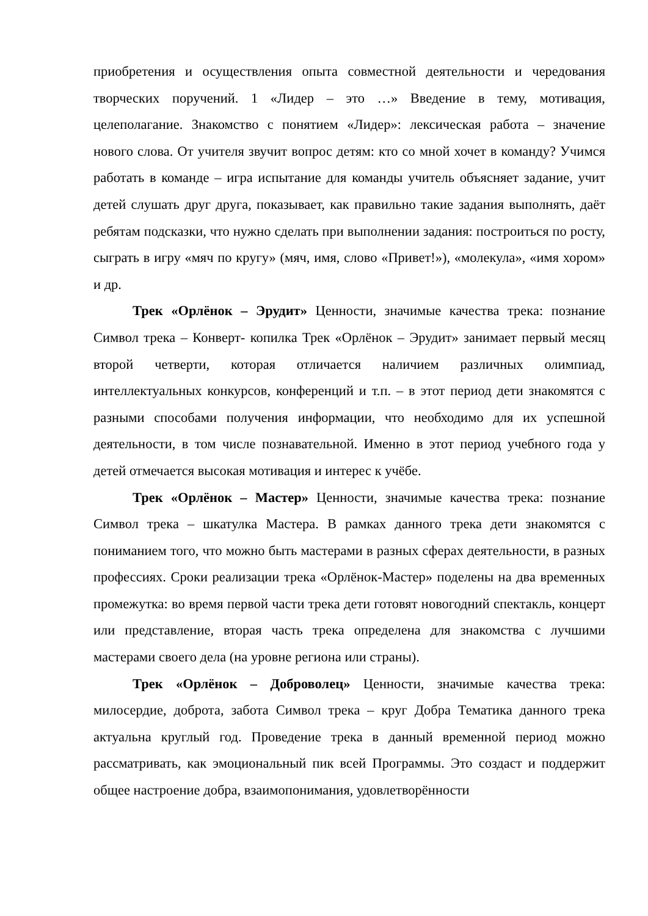приобретения и осуществления опыта совместной деятельности и чередования творческих поручений. 1 «Лидер – это …» Введение в тему, мотивация, целеполагание. Знакомство с понятием «Лидер»: лексическая работа – значение нового слова. От учителя звучит вопрос детям: кто со мной хочет в команду? Учимся работать в команде – игра испытание для команды учитель объясняет задание, учит детей слушать друг друга, показывает, как правильно такие задания выполнять, даёт ребятам подсказки, что нужно сделать при выполнении задания: построиться по росту, сыграть в игру «мяч по кругу» (мяч, имя, слово «Привет!»), «молекула», «имя хором» и др.
Трек «Орлёнок – Эрудит» Ценности, значимые качества трека: познание Символ трека – Конверт- копилка Трек «Орлёнок – Эрудит» занимает первый месяц второй четверти, которая отличается наличием различных олимпиад, интеллектуальных конкурсов, конференций и т.п. – в этот период дети знакомятся с разными способами получения информации, что необходимо для их успешной деятельности, в том числе познавательной. Именно в этот период учебного года у детей отмечается высокая мотивация и интерес к учёбе.
Трек «Орлёнок – Мастер» Ценности, значимые качества трека: познание Символ трека – шкатулка Мастера. В рамках данного трека дети знакомятся с пониманием того, что можно быть мастерами в разных сферах деятельности, в разных профессиях. Сроки реализации трека «Орлёнок-Мастер» поделены на два временных промежутка: во время первой части трека дети готовят новогодний спектакль, концерт или представление, вторая часть трека определена для знакомства с лучшими мастерами своего дела (на уровне региона или страны).
Трек «Орлёнок – Доброволец» Ценности, значимые качества трека: милосердие, доброта, забота Символ трека – круг Добра Тематика данного трека актуальна круглый год. Проведение трека в данный временной период можно рассматривать, как эмоциональный пик всей Программы. Это создаст и поддержит общее настроение добра, взаимопонимания, удовлетворённости